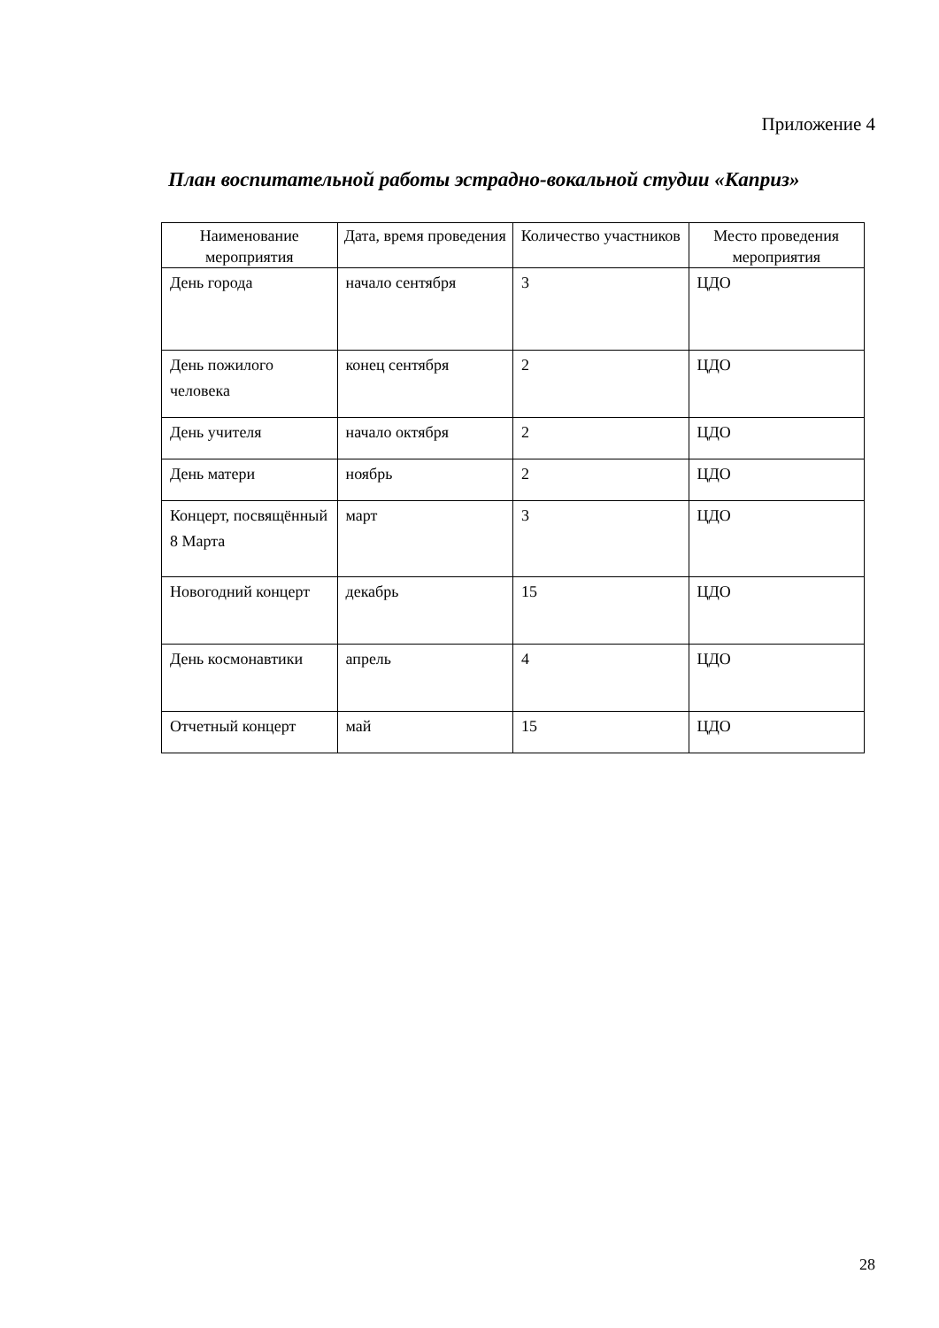Приложение 4
План воспитательной работы эстрадно-вокальной студии «Каприз»
| Наименование мероприятия | Дата, время проведения | Количество участников | Место проведения мероприятия |
| --- | --- | --- | --- |
| День города | начало сентября | 3 | ЦДО |
| День пожилого человека | конец сентября | 2 | ЦДО |
| День учителя | начало октября | 2 | ЦДО |
| День матери | ноябрь | 2 | ЦДО |
| Концерт, посвящённый 8 Марта | март | 3 | ЦДО |
| Новогодний концерт | декабрь | 15 | ЦДО |
| День космонавтики | апрель | 4 | ЦДО |
| Отчетный концерт | май | 15 | ЦДО |
28